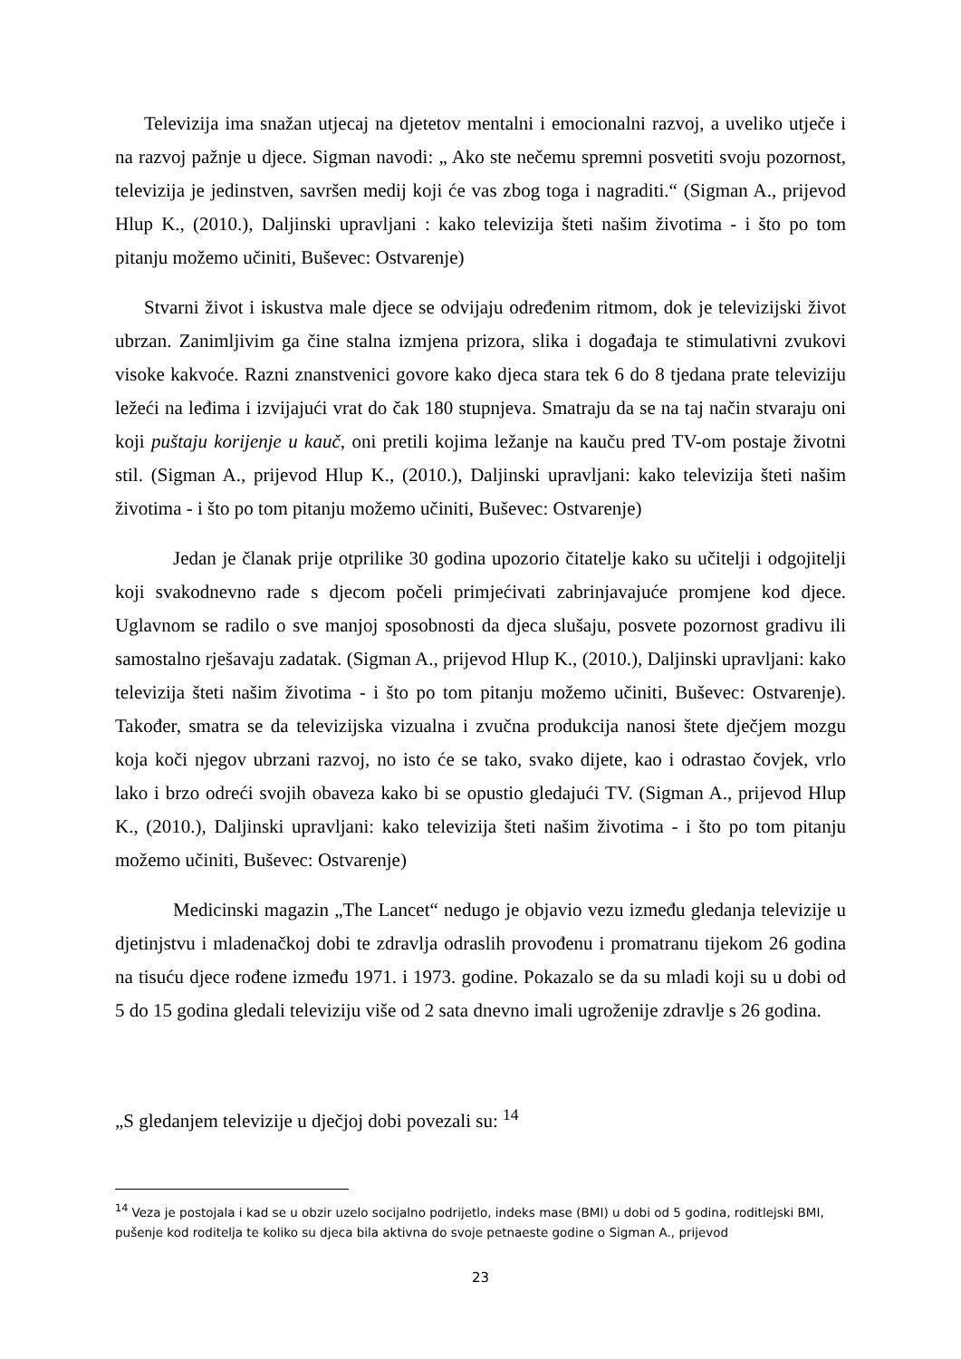Televizija ima snažan utjecaj na djetetov mentalni i emocionalni razvoj, a uveliko utječe i na razvoj pažnje u djece. Sigman navodi: „ Ako ste nečemu spremni posvetiti svoju pozornost, televizija je jedinstven, savršen medij koji će vas zbog toga i nagraditi.“ (Sigman A., prijevod Hlup K., (2010.), Daljinski upravljani : kako televizija šteti našim životima - i što po tom pitanju možemo učiniti, Buševec: Ostvarenje)
Stvarni život i iskustva male djece se odvijaju određenim ritmom, dok je televizijski život ubrzan. Zanimljivim ga čine stalna izmjena prizora, slika i događaja te stimulativni zvukovi visoke kakvoće. Razni znanstvenici govore kako djeca stara tek 6 do 8 tjedana prate televiziju ležeći na leđima i izvijajući vrat do čak 180 stupnjeva. Smatraju da se na taj način stvaraju oni koji puštaju korijenje u kauč, oni pretili kojima ležanje na kauču pred TV-om postaje životni stil. (Sigman A., prijevod Hlup K., (2010.), Daljinski upravljani: kako televizija šteti našim životima - i što po tom pitanju možemo učiniti, Buševec: Ostvarenje)
Jedan je članak prije otprilike 30 godina upozorio čitatelje kako su učitelji i odgojitelji koji svakodnevno rade s djecom počeli primjećivati zabrinjavajuće promjene kod djece. Uglavnom se radilo o sve manjoj sposobnosti da djeca slušaju, posvete pozornost gradivu ili samostalno rješavaju zadatak. (Sigman A., prijevod Hlup K., (2010.), Daljinski upravljani: kako televizija šteti našim životima - i što po tom pitanju možemo učiniti, Buševec: Ostvarenje). Također, smatra se da televizijska vizualna i zvučna produkcija nanosi štete dječjem mozgu koja koči njegov ubrzani razvoj, no isto će se tako, svako dijete, kao i odrastao čovjek, vrlo lako i brzo odreći svojih obaveza kako bi se opustio gledajući TV. (Sigman A., prijevod Hlup K., (2010.), Daljinski upravljani: kako televizija šteti našim životima - i što po tom pitanju možemo učiniti, Buševec: Ostvarenje)
Medicinski magazin „The Lancet“ nedugo je objavio vezu između gledanja televizije u djetinjstvu i mladenačkoj dobi te zdravlja odraslih provođenu i promatranu tijekom 26 godina na tisuću djece rođene između 1971. i 1973. godine. Pokazalo se da su mladi koji su u dobi od 5 do 15 godina gledali televiziju više od 2 sata dnevno imali ugroženije zdravlje s 26 godina.
„S gledanjem televizije u dječjoj dobi povezali su: <sup>14</sup>
<sup>14</sup> Veza je postojala i kad se u obzir uzelo socijalno podrijetlo, indeks mase (BMI) u dobi od 5 godina, roditlejski BMI, pušenje kod roditelja te koliko su djeca bila aktivna do svoje petnaeste godine o Sigman A., prijevod
23